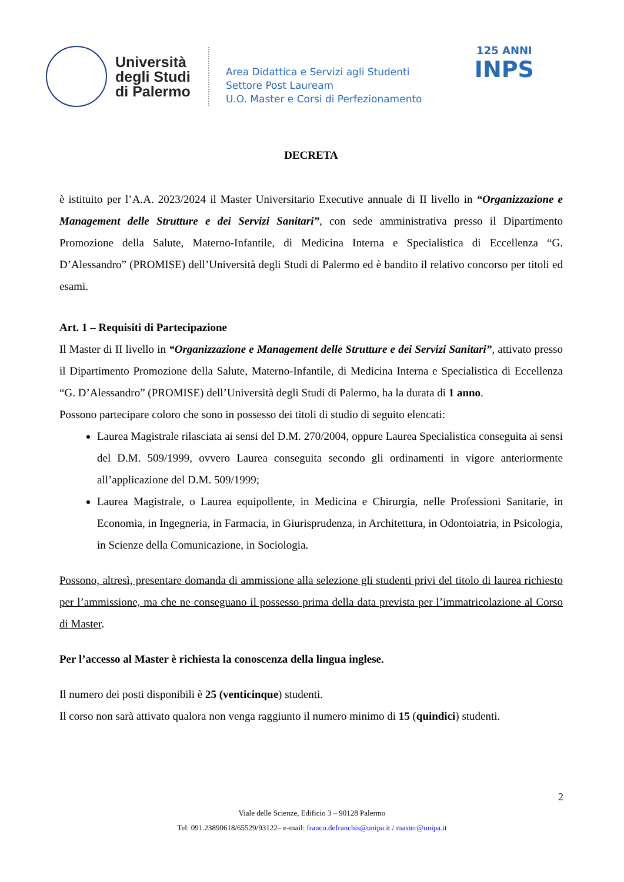Università degli Studi di Palermo
Area Didattica e Servizi agli Studenti
Settore Post Lauream
U.O. Master e Corsi di Perfezionamento
125 ANNI
INPS
DECRETA
è istituito per l’A.A. 2023/2024 il Master Universitario Executive annuale di II livello in “Organizzazione e Management delle Strutture e dei Servizi Sanitari”, con sede amministrativa presso il Dipartimento Promozione della Salute, Materno-Infantile, di Medicina Interna e Specialistica di Eccellenza “G. D’Alessandro” (PROMISE) dell’Università degli Studi di Palermo ed è bandito il relativo concorso per titoli ed esami.
Art. 1 – Requisiti di Partecipazione
Il Master di II livello in “Organizzazione e Management delle Strutture e dei Servizi Sanitari”, attivato presso il Dipartimento Promozione della Salute, Materno-Infantile, di Medicina Interna e Specialistica di Eccellenza “G. D’Alessandro” (PROMISE) dell’Università degli Studi di Palermo, ha la durata di 1 anno.
Possono partecipare coloro che sono in possesso dei titoli di studio di seguito elencati:
Laurea Magistrale rilasciata ai sensi del D.M. 270/2004, oppure Laurea Specialistica conseguita ai sensi del D.M. 509/1999, ovvero Laurea conseguita secondo gli ordinamenti in vigore anteriormente all’applicazione del D.M. 509/1999;
Laurea Magistrale, o Laurea equipollente, in Medicina e Chirurgia, nelle Professioni Sanitarie, in Economia, in Ingegneria, in Farmacia, in Giurisprudenza, in Architettura, in Odontoiatria, in Psicologia, in Scienze della Comunicazione, in Sociologia.
Possono, altresì, presentare domanda di ammissione alla selezione gli studenti privi del titolo di laurea richiesto per l’ammissione, ma che ne conseguano il possesso prima della data prevista per l’immatricolazione al Corso di Master.
Per l’accesso al Master è richiesta la conoscenza della lingua inglese.
Il numero dei posti disponibili è 25 (venticinque) studenti.
Il corso non sarà attivato qualora non venga raggiunto il numero minimo di 15 (quindici) studenti.
2
Viale delle Scienze, Edificio 3 – 90128 Palermo
Tel: 091.23890618/65529/93122– e-mail: franco.defranchis@unipa.it / master@unipa.it